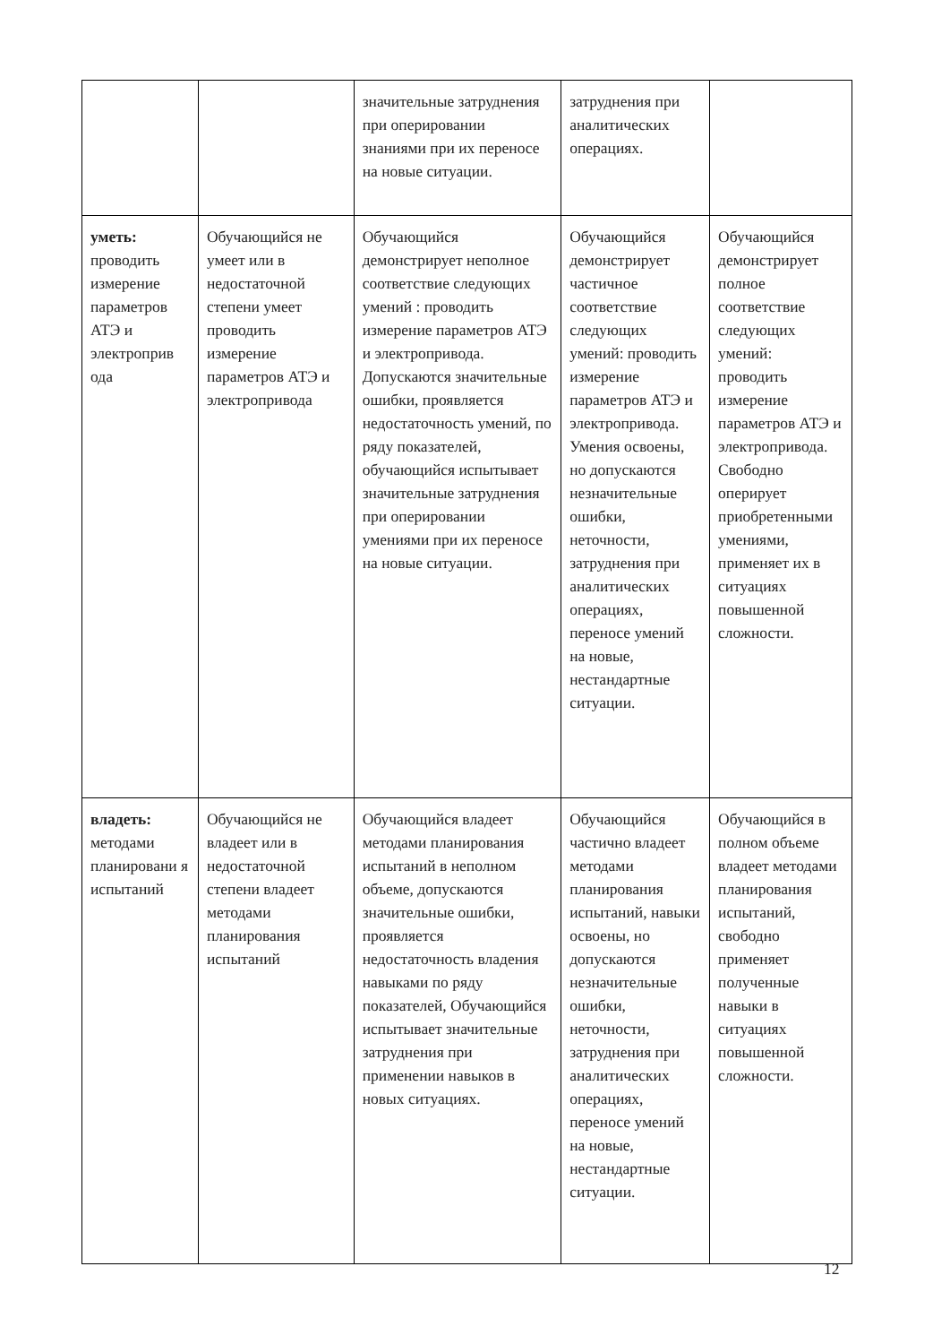| | | значительные затруднения при оперировании знаниями при их переносе на новые ситуации. | затруднения при аналитических операциях. | |
| уметь: проводить измерение параметров АТЭ и электроприв ода | Обучающийся не умеет или в недостаточной степени умеет проводить измерение параметров АТЭ и электропривода | Обучающийся демонстрирует неполное соответствие следующих умений : проводить измерение параметров АТЭ и электропривода. Допускаются значительные ошибки, проявляется недостаточность умений, по ряду показателей, обучающийся испытывает значительные затруднения при оперировании умениями при их переносе на новые ситуации. | Обучающийся демонстрирует частичное соответствие следующих умений: проводить измерение параметров АТЭ и электропривода. Умения освоены, но допускаются незначительные ошибки, неточности, затруднения при аналитических операциях, переносе умений на новые, нестандартные ситуации. | Обучающийся демонстрирует полное соответствие следующих умений: проводить измерение параметров АТЭ и электропривода. Свободно оперирует приобретенными умениями, применяет их в ситуациях повышенной сложности. |
| владеть: методами планировани я испытаний | Обучающийся не владеет или в недостаточной степени владеет методами планирования испытаний | Обучающийся владеет методами планирования испытаний в неполном объеме, допускаются значительные ошибки, проявляется недостаточность владения навыками по ряду показателей, Обучающийся испытывает значительные затруднения при применении навыков в новых ситуациях. | Обучающийся частично владеет методами планирования испытаний, навыки освоены, но допускаются незначительные ошибки, неточности, затруднения при аналитических операциях, переносе умений на новые, нестандартные ситуации. | Обучающийся в полном объеме владеет методами планирования испытаний, свободно применяет полученные навыки в ситуациях повышенной сложности. |
12